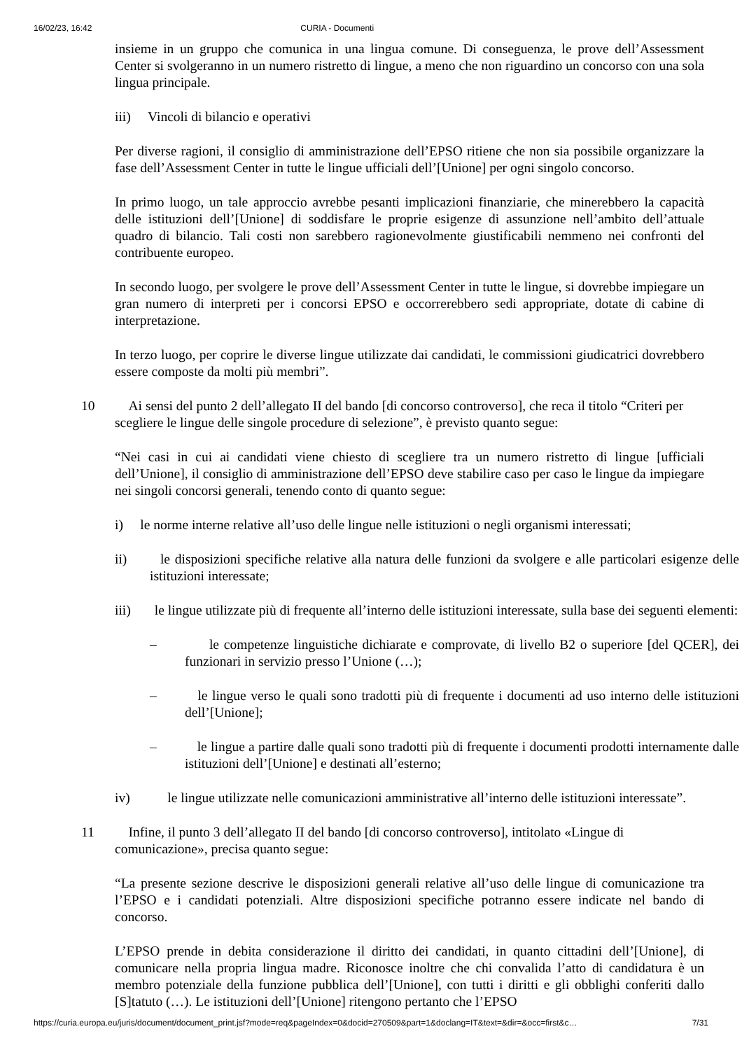16/02/23, 16:42 CURIA - Documenti
insieme in un gruppo che comunica in una lingua comune. Di conseguenza, le prove dell’Assessment Center si svolgeranno in un numero ristretto di lingue, a meno che non riguardino un concorso con una sola lingua principale.
iii) Vincoli di bilancio e operativi
Per diverse ragioni, il consiglio di amministrazione dell’EPSO ritiene che non sia possibile organizzare la fase dell’Assessment Center in tutte le lingue ufficiali dell’[Unione] per ogni singolo concorso.
In primo luogo, un tale approccio avrebbe pesanti implicazioni finanziarie, che minerebbero la capacità delle istituzioni dell’[Unione] di soddisfare le proprie esigenze di assunzione nell’ambito dell’attuale quadro di bilancio. Tali costi non sarebbero ragionevolmente giustificabili nemmeno nei confronti del contribuente europeo.
In secondo luogo, per svolgere le prove dell’Assessment Center in tutte le lingue, si dovrebbe impiegare un gran numero di interpreti per i concorsi EPSO e occorrerebbero sedi appropriate, dotate di cabine di interpretazione.
In terzo luogo, per coprire le diverse lingue utilizzate dai candidati, le commissioni giudicatrici dovrebbero essere composte da molti più membri”.
10 Ai sensi del punto 2 dell’allegato II del bando [di concorso controverso], che reca il titolo “Criteri per scegliere le lingue delle singole procedure di selezione”, è previsto quanto segue:
“Nei casi in cui ai candidati viene chiesto di scegliere tra un numero ristretto di lingue [ufficiali dell’Unione], il consiglio di amministrazione dell’EPSO deve stabilire caso per caso le lingue da impiegare nei singoli concorsi generali, tenendo conto di quanto segue:
i) le norme interne relative all’uso delle lingue nelle istituzioni o negli organismi interessati;
ii) le disposizioni specifiche relative alla natura delle funzioni da svolgere e alle particolari esigenze delle istituzioni interessate;
iii) le lingue utilizzate più di frequente all’interno delle istituzioni interessate, sulla base dei seguenti elementi:
– le competenze linguistiche dichiarate e comprovate, di livello B2 o superiore [del QCER], dei funzionari in servizio presso l’Unione (…);
– le lingue verso le quali sono tradotti più di frequente i documenti ad uso interno delle istituzioni dell’[Unione];
– le lingue a partire dalle quali sono tradotti più di frequente i documenti prodotti internamente dalle istituzioni dell’[Unione] e destinati all’esterno;
iv) le lingue utilizzate nelle comunicazioni amministrative all’interno delle istituzioni interessate”.
11 Infine, il punto 3 dell’allegato II del bando [di concorso controverso], intitolato «Lingue di comunicazione», precisa quanto segue:
“La presente sezione descrive le disposizioni generali relative all’uso delle lingue di comunicazione tra l’EPSO e i candidati potenziali. Altre disposizioni specifiche potranno essere indicate nel bando di concorso.
L’EPSO prende in debita considerazione il diritto dei candidati, in quanto cittadini dell’[Unione], di comunicare nella propria lingua madre. Riconosce inoltre che chi convalida l’atto di candidatura è un membro potenziale della funzione pubblica dell’[Unione], con tutti i diritti e gli obblighi conferiti dallo [S]tatuto (…). Le istituzioni dell’[Unione] ritengono pertanto che l’EPSO
https://curia.europa.eu/juris/document/document_print.jsf?mode=req&pageIndex=0&docid=270509&part=1&doclang=IT&text=&dir=&occ=first&c… 7/31